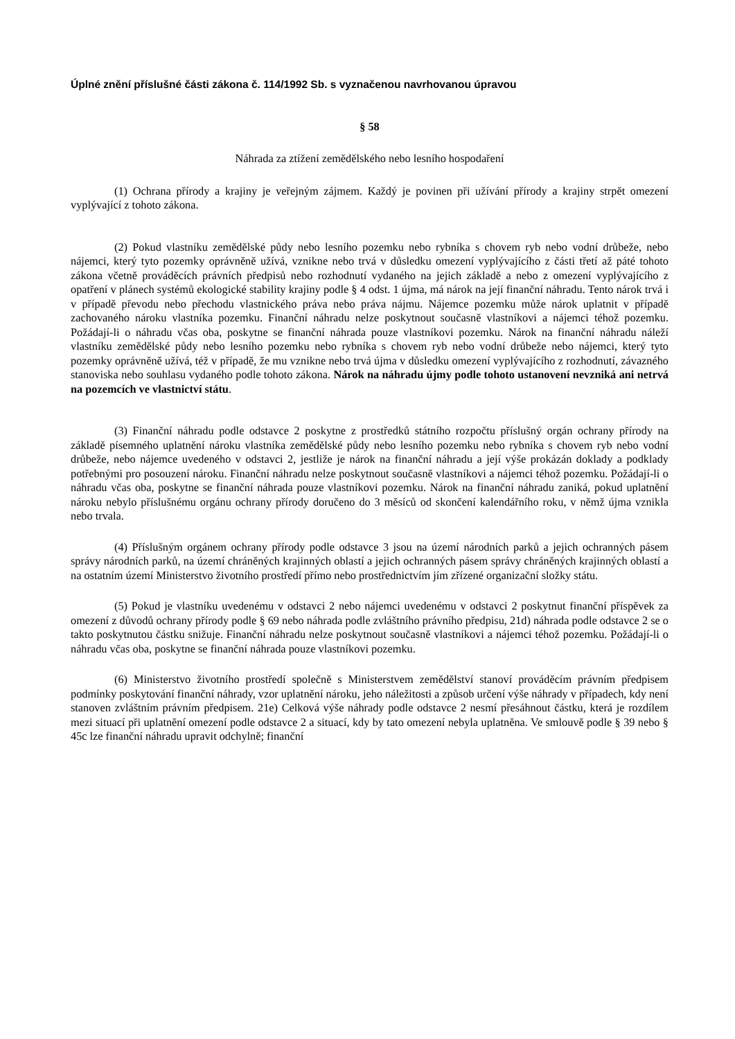Úplné znění příslušné části zákona č. 114/1992 Sb. s vyznačenou navrhovanou úpravou
§ 58
Náhrada za ztížení zemědělského nebo lesního hospodaření
(1) Ochrana přírody a krajiny je veřejným zájmem. Každý je povinen při užívání přírody a krajiny strpět omezení vyplývající z tohoto zákona.
(2) Pokud vlastníku zemědělské půdy nebo lesního pozemku nebo rybníka s chovem ryb nebo vodní drůbeže, nebo nájemci, který tyto pozemky oprávněně užívá, vznikne nebo trvá v důsledku omezení vyplývajícího z části třetí až páté tohoto zákona včetně prováděcích právních předpisů nebo rozhodnutí vydaného na jejich základě a nebo z omezení vyplývajícího z opatření v plánech systémů ekologické stability krajiny podle § 4 odst. 1 újma, má nárok na její finanční náhradu. Tento nárok trvá i v případě převodu nebo přechodu vlastnického práva nebo práva nájmu. Nájemce pozemku může nárok uplatnit v případě zachovaného nároku vlastníka pozemku. Finanční náhradu nelze poskytnout současně vlastníkovi a nájemci téhož pozemku. Požádají-li o náhradu včas oba, poskytne se finanční náhrada pouze vlastníkovi pozemku. Nárok na finanční náhradu náleží vlastníku zemědělské půdy nebo lesního pozemku nebo rybníka s chovem ryb nebo vodní drůbeže nebo nájemci, který tyto pozemky oprávněně užívá, též v případě, že mu vznikne nebo trvá újma v důsledku omezení vyplývajícího z rozhodnutí, závazného stanoviska nebo souhlasu vydaného podle tohoto zákona. Nárok na náhradu újmy podle tohoto ustanovení nevzniká ani netrvá na pozemcích ve vlastnictví státu.
(3) Finanční náhradu podle odstavce 2 poskytne z prostředků státního rozpočtu příslušný orgán ochrany přírody na základě písemného uplatnění nároku vlastníka zemědělské půdy nebo lesního pozemku nebo rybníka s chovem ryb nebo vodní drůbeže, nebo nájemce uvedeného v odstavci 2, jestliže je nárok na finanční náhradu a její výše prokázán doklady a podklady potřebnými pro posouzení nároku. Finanční náhradu nelze poskytnout současně vlastníkovi a nájemci téhož pozemku. Požádají-li o náhradu včas oba, poskytne se finanční náhrada pouze vlastníkovi pozemku. Nárok na finanční náhradu zaniká, pokud uplatnění nároku nebylo příslušnému orgánu ochrany přírody doručeno do 3 měsíců od skončení kalendářního roku, v němž újma vznikla nebo trvala.
(4) Příslušným orgánem ochrany přírody podle odstavce 3 jsou na území národních parků a jejich ochranných pásem správy národních parků, na území chráněných krajinných oblastí a jejich ochranných pásem správy chráněných krajinných oblastí a na ostatním území Ministerstvo životního prostředí přímo nebo prostřednictvím jím zřízené organizační složky státu.
(5) Pokud je vlastníku uvedenému v odstavci 2 nebo nájemci uvedenému v odstavci 2 poskytnut finanční příspěvek za omezení z důvodů ochrany přírody podle § 69 nebo náhrada podle zvláštního právního předpisu, 21d) náhrada podle odstavce 2 se o takto poskytnutou částku snižuje. Finanční náhradu nelze poskytnout současně vlastníkovi a nájemci téhož pozemku. Požádají-li o náhradu včas oba, poskytne se finanční náhrada pouze vlastníkovi pozemku.
(6) Ministerstvo životního prostředí společně s Ministerstvem zemědělství stanoví prováděcím právním předpisem podmínky poskytování finanční náhrady, vzor uplatnění nároku, jeho náležitosti a způsob určení výše náhrady v případech, kdy není stanoven zvláštním právním předpisem. 21e) Celková výše náhrady podle odstavce 2 nesmí přesáhnout částku, která je rozdílem mezi situací při uplatnění omezení podle odstavce 2 a situací, kdy by tato omezení nebyla uplatněna. Ve smlouvě podle § 39 nebo § 45c lze finanční náhradu upravit odchylně; finanční